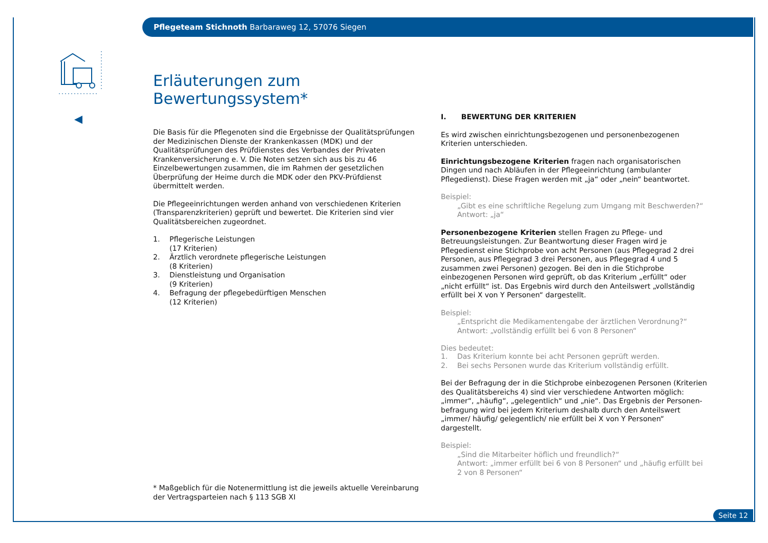Pflegeteam Stichnoth Barbaraweg 12, 57076 Siegen
Erläuterungen zum Bewertungssystem*
Die Basis für die Pflegenoten sind die Ergebnisse der Qualitätsprüfungen der Medizinischen Dienste der Krankenkassen (MDK) und der Qualitätsprüfun­gen des Prüfdienstes des Verbandes der Privaten Krankenversicherung e. V. Die Noten setzen sich aus bis zu 46 Einzelbewertungen zusammen, die im Rahmen der gesetzlichen Überprüfung der Heime durch die MDK oder den PKV-Prüfdienst übermittelt werden.
Die Pflegeeinrichtungen werden anhand von verschiedenen Kriterien (Transparenzkriterien) geprüft und bewertet. Die Kriterien sind vier Qualitätsbereichen zugeordnet.
1. Pflegerische Leistungen
(17 Kriterien)
2. Ärztlich verordnete pflegerische Leistungen
(8 Kriterien)
3. Dienstleistung und Organisation
(9 Kriterien)
4. Befragung der pflegebedürftigen Menschen
(12 Kriterien)
I. BEWERTUNG DER KRITERIEN
Es wird zwischen einrichtungsbezogenen und personenbezogenen Kriterien unterschieden.
Einrichtungsbezogene Kriterien fragen nach organisatorischen Dingen und nach Abläufen in der Pflegeeinrichtung (ambulanter Pflegedienst). Diese Fragen werden mit „ja“ oder „nein“ beantwortet.
Beispiel:
„Gibt es eine schriftliche Regelung zum Umgang mit Beschwerden?“
Antwort: „ja“
Personenbezogene Kriterien stellen Fragen zu Pflege- und Betreuungs­leistungen. Zur Beantwortung dieser Fragen wird je Pflegedienst eine Stich­probe von acht Personen (aus Pflegegrad 2 drei Personen, aus Pflegegrad 3 drei Personen, aus Pflegegrad 4 und 5 zusammen zwei Personen) gezogen. Bei den in die Stichprobe einbezogenen Personen wird geprüft, ob das Kri­terium „erfüllt“ oder „nicht erfüllt“ ist. Das Ergebnis wird durch den Anteils­wert „vollständig erfüllt bei X von Y Personen“ dargestellt.
Beispiel:
„Entspricht die Medikamentengabe der ärztlichen Verordnung?“
Antwort: „vollständig erfüllt bei 6 von 8 Personen“
Dies bedeutet:
1. Das Kriterium konnte bei acht Personen geprüft werden.
2. Bei sechs Personen wurde das Kriterium vollständig erfüllt.
Bei der Befragung der in die Stichprobe einbezogenen Personen (Kriterien des Qualitätsbereichs 4) sind vier verschiedene Antworten möglich: „immer“, „häufig“, „gelegentlich“ und „nie“. Das Ergebnis der Personen­befragung wird bei jedem Kriterium deshalb durch den Anteilswert „immer/ häufig/ gelegentlich/ nie erfüllt bei X von Y Personen“ dargestellt.
Beispiel:
„Sind die Mitarbeiter höflich und freundlich?“
Antwort: „immer erfüllt bei 6 von 8 Personen“ und „häufig erfüllt bei 2 von 8 Personen“
* Maßgeblich für die Notenermittlung ist die jeweils aktuelle Vereinbarung der Vertragsparteien nach § 113 SGB XI
Seite 12